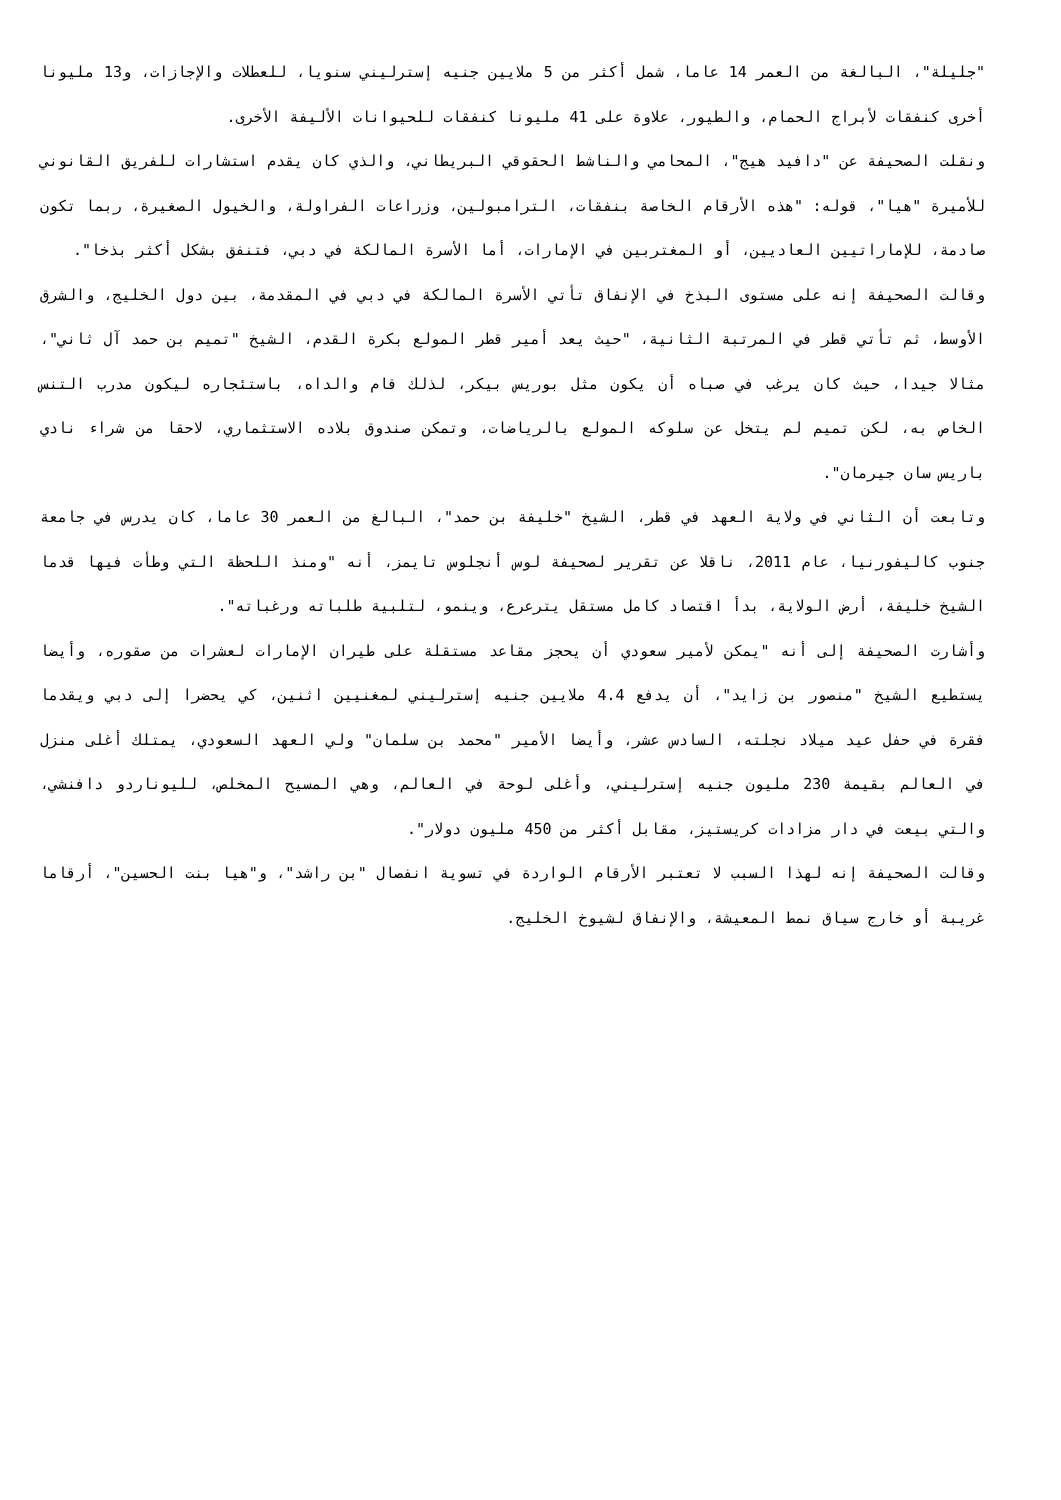"جليلة"، البالغة من العمر 14 عاما، شمل أكثر من 5 ملايين جنيه إسترليني سنويا، للعطلات والإجازات، و13 مليونا أخرى كنفقات لأبراج الحمام، والطيور، علاوة على 41 مليونا كنفقات للحيوانات الأليفة الأخرى.
ونقلت الصحيفة عن "دافيد هيج"، المحامي والناشط الحقوقي البريطاني، والذي كان يقدم استشارات للفريق القانوني للأميرة "هيا"، قوله: "هذه الأرقام الخاصة بنفقات، الترامبولين، وزراعات الفراولة، والخيول الصغيرة، ربما تكون صادمة، للإماراتيين العاديين، أو المغتربين في الإمارات، أما الأسرة المالكة في دبي، فتنفق بشكل أكثر بذخا".
وقالت الصحيفة إنه على مستوى البذخ في الإنفاق تأتي الأسرة المالكة في دبي في المقدمة، بين دول الخليج، والشرق الأوسط، ثم تأتي قطر في المرتبة الثانية، "حيث يعد أمير قطر المولع بكرة القدم، الشيخ "تميم بن حمد آل ثاني"، مثالا جيدا، حيث كان يرغب في صباه أن يكون مثل بوريس بيكر، لذلك قام والداه، باستئجاره ليكون مدرب التنس الخاص به، لكن تميم لم يتخل عن سلوكه المولع بالرياضات، وتمكن صندوق بلاده الاستثماري، لاحقا من شراء نادي باريس سان جيرمان".
وتابعت أن الثاني في ولاية العهد في قطر، الشيخ "خليفة بن حمد"، البالغ من العمر 30 عاما، كان يدرس في جامعة جنوب كاليفورنيا، عام 2011، ناقلا عن تقرير لصحيفة لوس أنجلوس تايمز، أنه "ومنذ اللحظة التي وطأت فيها قدما الشيخ خليفة، أرض الولاية، بدأ اقتصاد كامل مستقل يترعرع، وينمو، لتلبية طلباته ورغباته".
وأشارت الصحيفة إلى أنه "يمكن لأمير سعودي أن يحجز مقاعد مستقلة على طيران الإمارات لعشرات من صقوره، وأيضا يستطيع الشيخ "منصور بن زايد"، أن يدفع 4.4 ملايين جنيه إسترليني لمغنيين اثنين، كي يحضرا إلى دبي ويقدما فقرة في حفل عيد ميلاد نجلته، السادس عشر، وأيضا الأمير "محمد بن سلمان" ولي العهد السعودي، يمتلك أغلى منزل في العالم بقيمة 230 مليون جنيه إسترليني، وأغلى لوحة في العالم، وهي المسيح المخلص، لليوناردو دافنشي، والتي بيعت في دار مزادات كريستيز، مقابل أكثر من 450 مليون دولار".
وقالت الصحيفة إنه لهذا السبب لا تعتبر الأرقام الواردة في تسوية انفصال "بن راشد"، و"هيا بنت الحسين"، أرقاما غريبة أو خارج سياق نمط المعيشة، والإنفاق لشيوخ الخليج.